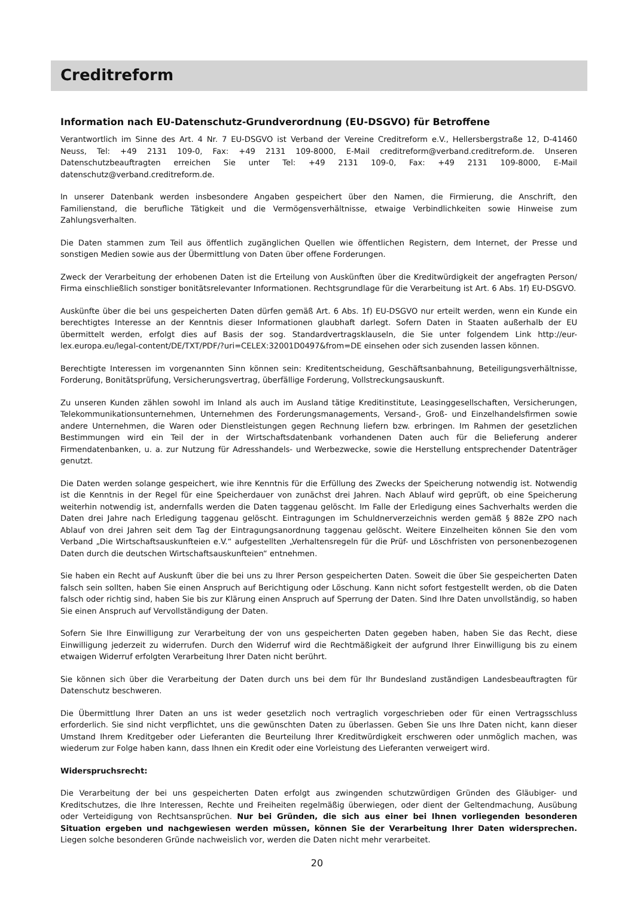Creditreform
Information nach EU-Datenschutz-Grundverordnung (EU-DSGVO) für Betroffene
Verantwortlich im Sinne des Art. 4 Nr. 7 EU-DSGVO ist Verband der Vereine Creditreform e.V., Hellersbergstraße 12, D-41460 Neuss, Tel: +49 2131 109-0, Fax: +49 2131 109-8000, E-Mail creditreform@verband.creditreform.de. Unseren Datenschutzbeauftragten erreichen Sie unter Tel: +49 2131 109-0, Fax: +49 2131 109-8000, E-Mail datenschutz@verband.creditreform.de.
In unserer Datenbank werden insbesondere Angaben gespeichert über den Namen, die Firmierung, die Anschrift, den Familienstand, die berufliche Tätigkeit und die Vermögensverhältnisse, etwaige Verbindlichkeiten sowie Hinweise zum Zahlungsverhalten.
Die Daten stammen zum Teil aus öffentlich zugänglichen Quellen wie öffentlichen Registern, dem Internet, der Presse und sonstigen Medien sowie aus der Übermittlung von Daten über offene Forderungen.
Zweck der Verarbeitung der erhobenen Daten ist die Erteilung von Auskünften über die Kreditwürdigkeit der angefragten Person/ Firma einschließlich sonstiger bonitätsrelevanter Informationen. Rechtsgrundlage für die Verarbeitung ist Art. 6 Abs. 1f) EU-DSGVO.
Auskünfte über die bei uns gespeicherten Daten dürfen gemäß Art. 6 Abs. 1f) EU-DSGVO nur erteilt werden, wenn ein Kunde ein berechtigtes Interesse an der Kenntnis dieser Informationen glaubhaft darlegt. Sofern Daten in Staaten außerhalb der EU übermittelt werden, erfolgt dies auf Basis der sog. Standardvertragsklauseln, die Sie unter folgendem Link http://eur-lex.europa.eu/legal-content/DE/TXT/PDF/?uri=CELEX:32001D0497&from=DE einsehen oder sich zusenden lassen können.
Berechtigte Interessen im vorgenannten Sinn können sein: Kreditentscheidung, Geschäftsanbahnung, Beteiligungsverhältnisse, Forderung, Bonitätsprüfung, Versicherungsvertrag, überfällige Forderung, Vollstreckungsauskunft.
Zu unseren Kunden zählen sowohl im Inland als auch im Ausland tätige Kreditinstitute, Leasinggesellschaften, Versicherungen, Telekommunikationsunternehmen, Unternehmen des Forderungsmanagements, Versand-, Groß- und Einzelhandelsfirmen sowie andere Unternehmen, die Waren oder Dienstleistungen gegen Rechnung liefern bzw. erbringen. Im Rahmen der gesetzlichen Bestimmungen wird ein Teil der in der Wirtschaftsdatenbank vorhandenen Daten auch für die Belieferung anderer Firmendatenbanken, u. a. zur Nutzung für Adresshandels- und Werbezwecke, sowie die Herstellung entsprechender Datenträger genutzt.
Die Daten werden solange gespeichert, wie ihre Kenntnis für die Erfüllung des Zwecks der Speicherung notwendig ist. Notwendig ist die Kenntnis in der Regel für eine Speicherdauer von zunächst drei Jahren. Nach Ablauf wird geprüft, ob eine Speicherung weiterhin notwendig ist, andernfalls werden die Daten taggenau gelöscht. Im Falle der Erledigung eines Sachverhalts werden die Daten drei Jahre nach Erledigung taggenau gelöscht. Eintragungen im Schuldnerverzeichnis werden gemäß § 882e ZPO nach Ablauf von drei Jahren seit dem Tag der Eintragungsanordnung taggenau gelöscht. Weitere Einzelheiten können Sie den vom Verband „Die Wirtschaftsauskunfteien e.V.“ aufgestellten „Verhaltensregeln für die Prüf- und Löschfristen von personenbezogenen Daten durch die deutschen Wirtschaftsauskunfteien“ entnehmen.
Sie haben ein Recht auf Auskunft über die bei uns zu Ihrer Person gespeicherten Daten. Soweit die über Sie gespeicherten Daten falsch sein sollten, haben Sie einen Anspruch auf Berichtigung oder Löschung. Kann nicht sofort festgestellt werden, ob die Daten falsch oder richtig sind, haben Sie bis zur Klärung einen Anspruch auf Sperrung der Daten. Sind Ihre Daten unvollständig, so haben Sie einen Anspruch auf Vervollständigung der Daten.
Sofern Sie Ihre Einwilligung zur Verarbeitung der von uns gespeicherten Daten gegeben haben, haben Sie das Recht, diese Einwilligung jederzeit zu widerrufen. Durch den Widerruf wird die Rechtmäßigkeit der aufgrund Ihrer Einwilligung bis zu einem etwaigen Widerruf erfolgten Verarbeitung Ihrer Daten nicht berührt.
Sie können sich über die Verarbeitung der Daten durch uns bei dem für Ihr Bundesland zuständigen Landesbeauftragten für Datenschutz beschweren.
Die Übermittlung Ihrer Daten an uns ist weder gesetzlich noch vertraglich vorgeschrieben oder für einen Vertragsschluss erforderlich. Sie sind nicht verpflichtet, uns die gewünschten Daten zu überlassen. Geben Sie uns Ihre Daten nicht, kann dieser Umstand Ihrem Kreditgeber oder Lieferanten die Beurteilung Ihrer Kreditwürdigkeit erschweren oder unmöglich machen, was wiederum zur Folge haben kann, dass Ihnen ein Kredit oder eine Vorleistung des Lieferanten verweigert wird.
Widerspruchsrecht:
Die Verarbeitung der bei uns gespeicherten Daten erfolgt aus zwingenden schutzwürdigen Gründen des Gläubiger- und Kreditschutzes, die Ihre Interessen, Rechte und Freiheiten regelmäßig überwiegen, oder dient der Geltendmachung, Ausübung oder Verteidigung von Rechtsansprüchen. Nur bei Gründen, die sich aus einer bei Ihnen vorliegenden besonderen Situation ergeben und nachgewiesen werden müssen, können Sie der Verarbeitung Ihrer Daten widersprechen. Liegen solche besonderen Gründe nachweislich vor, werden die Daten nicht mehr verarbeitet.
20